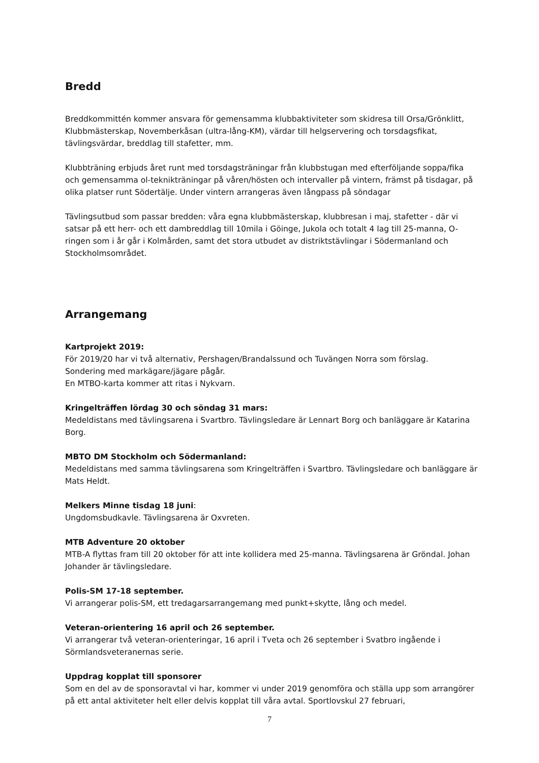Bredd
Breddkommittén kommer ansvara för gemensamma klubbaktiviteter som skidresa till Orsa/Grönklitt, Klubbmästerskap, Novemberkåsan (ultra-lång-KM), värdar till helgservering och torsdagsfikat, tävlingsvärdar, breddlag till stafetter, mm.
Klubbträning erbjuds året runt med torsdagsträningar från klubbstugan med efterföljande soppa/fika och gemensamma ol-teknikträningar på våren/hösten och intervaller på vintern, främst på tisdagar, på olika platser runt Södertälje. Under vintern arrangeras även långpass på söndagar
Tävlingsutbud som passar bredden: våra egna klubbmästerskap, klubbresan i maj, stafetter - där vi satsar på ett herr- och ett dambreddlag till 10mila i Göinge, Jukola och totalt 4 lag till 25-manna, O-ringen som i år går i Kolmården, samt det stora utbudet av distriktstävlingar i Södermanland och Stockholmsområdet.
Arrangemang
Kartprojekt 2019:
För 2019/20 har vi två alternativ, Pershagen/Brandalssund och Tuvängen Norra som förslag.
Sondering med markägare/jägare pågår.
En MTBO-karta kommer att ritas i Nykvarn.
Kringelträffen lördag 30 och söndag 31 mars:
Medeldistans med tävlingsarena i Svartbro. Tävlingsledare är Lennart Borg och banläggare är Katarina Borg.
MBTO DM Stockholm och Södermanland:
Medeldistans med samma tävlingsarena som Kringelträffen i Svartbro. Tävlingsledare och banläggare är Mats Heldt.
Melkers Minne tisdag 18 juni:
Ungdomsbudkavle. Tävlingsarena är Oxvreten.
MTB Adventure 20 oktober
MTB-A flyttas fram till 20 oktober för att inte kollidera med 25-manna. Tävlingsarena är Gröndal. Johan Johander är tävlingsledare.
Polis-SM 17-18 september.
Vi arrangerar polis-SM, ett tredagarsarrangemang med punkt+skytte, lång och medel.
Veteran-orientering 16 april och 26 september.
Vi arrangerar två veteran-orienteringar, 16 april i Tveta och 26 september i Svatbro ingående i Sörmlandsveteranernas serie.
Uppdrag kopplat till sponsorer
Som en del av de sponsoravtal vi har, kommer vi under 2019 genomföra och ställa upp som arrangörer på ett antal aktiviteter helt eller delvis kopplat till våra avtal. Sportlovskul 27 februari,
7